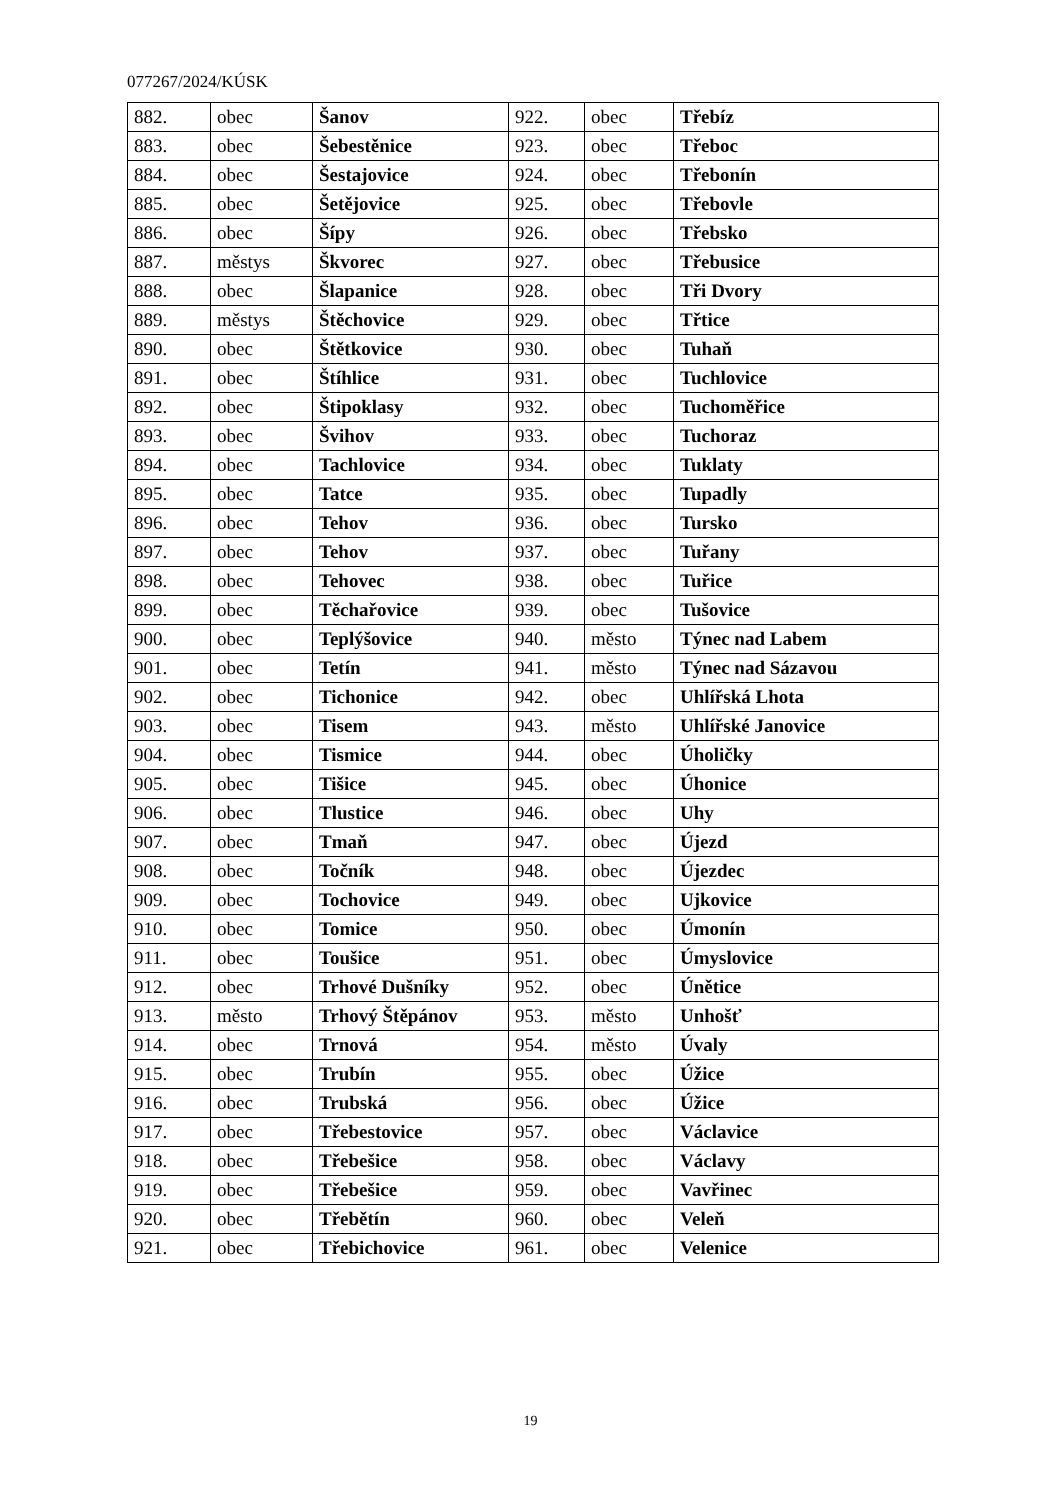077267/2024/KÚSK
| 882. | obec | Šanov | 922. | obec | Třebíz |
| 883. | obec | Šebestěnice | 923. | obec | Třeboc |
| 884. | obec | Šestajovice | 924. | obec | Třebonín |
| 885. | obec | Šetějovice | 925. | obec | Třebovle |
| 886. | obec | Šípy | 926. | obec | Třebsko |
| 887. | městys | Škvorec | 927. | obec | Třebusice |
| 888. | obec | Šlapanice | 928. | obec | Tři Dvory |
| 889. | městys | Štěchovice | 929. | obec | Třtice |
| 890. | obec | Štětkovice | 930. | obec | Tuhaň |
| 891. | obec | Štíhlice | 931. | obec | Tuchlovice |
| 892. | obec | Štipoklasy | 932. | obec | Tuchoměřice |
| 893. | obec | Švihov | 933. | obec | Tuchoraz |
| 894. | obec | Tachlovice | 934. | obec | Tuklaty |
| 895. | obec | Tatce | 935. | obec | Tupadly |
| 896. | obec | Tehov | 936. | obec | Tursko |
| 897. | obec | Tehov | 937. | obec | Tuřany |
| 898. | obec | Tehovec | 938. | obec | Tuřice |
| 899. | obec | Těchařovice | 939. | obec | Tušovice |
| 900. | obec | Teplýšovice | 940. | město | Týnec nad Labem |
| 901. | obec | Tetín | 941. | město | Týnec nad Sázavou |
| 902. | obec | Tichonice | 942. | obec | Uhlířská Lhota |
| 903. | obec | Tisem | 943. | město | Uhlířské Janovice |
| 904. | obec | Tismice | 944. | obec | Úholičky |
| 905. | obec | Tišice | 945. | obec | Úhonice |
| 906. | obec | Tlustice | 946. | obec | Uhy |
| 907. | obec | Tmaň | 947. | obec | Újezd |
| 908. | obec | Točník | 948. | obec | Újezdec |
| 909. | obec | Tochovice | 949. | obec | Ujkovice |
| 910. | obec | Tomice | 950. | obec | Úmonín |
| 911. | obec | Toušice | 951. | obec | Úmyslovice |
| 912. | obec | Trhové Dušníky | 952. | obec | Únětice |
| 913. | město | Trhový Štěpánov | 953. | město | Unhošť |
| 914. | obec | Trnová | 954. | město | Úvaly |
| 915. | obec | Trubín | 955. | obec | Úžice |
| 916. | obec | Trubská | 956. | obec | Úžice |
| 917. | obec | Třebestovice | 957. | obec | Václavice |
| 918. | obec | Třebešice | 958. | obec | Václavy |
| 919. | obec | Třebešice | 959. | obec | Vavřinec |
| 920. | obec | Třebětín | 960. | obec | Veleň |
| 921. | obec | Třebichovice | 961. | obec | Velenice |
19